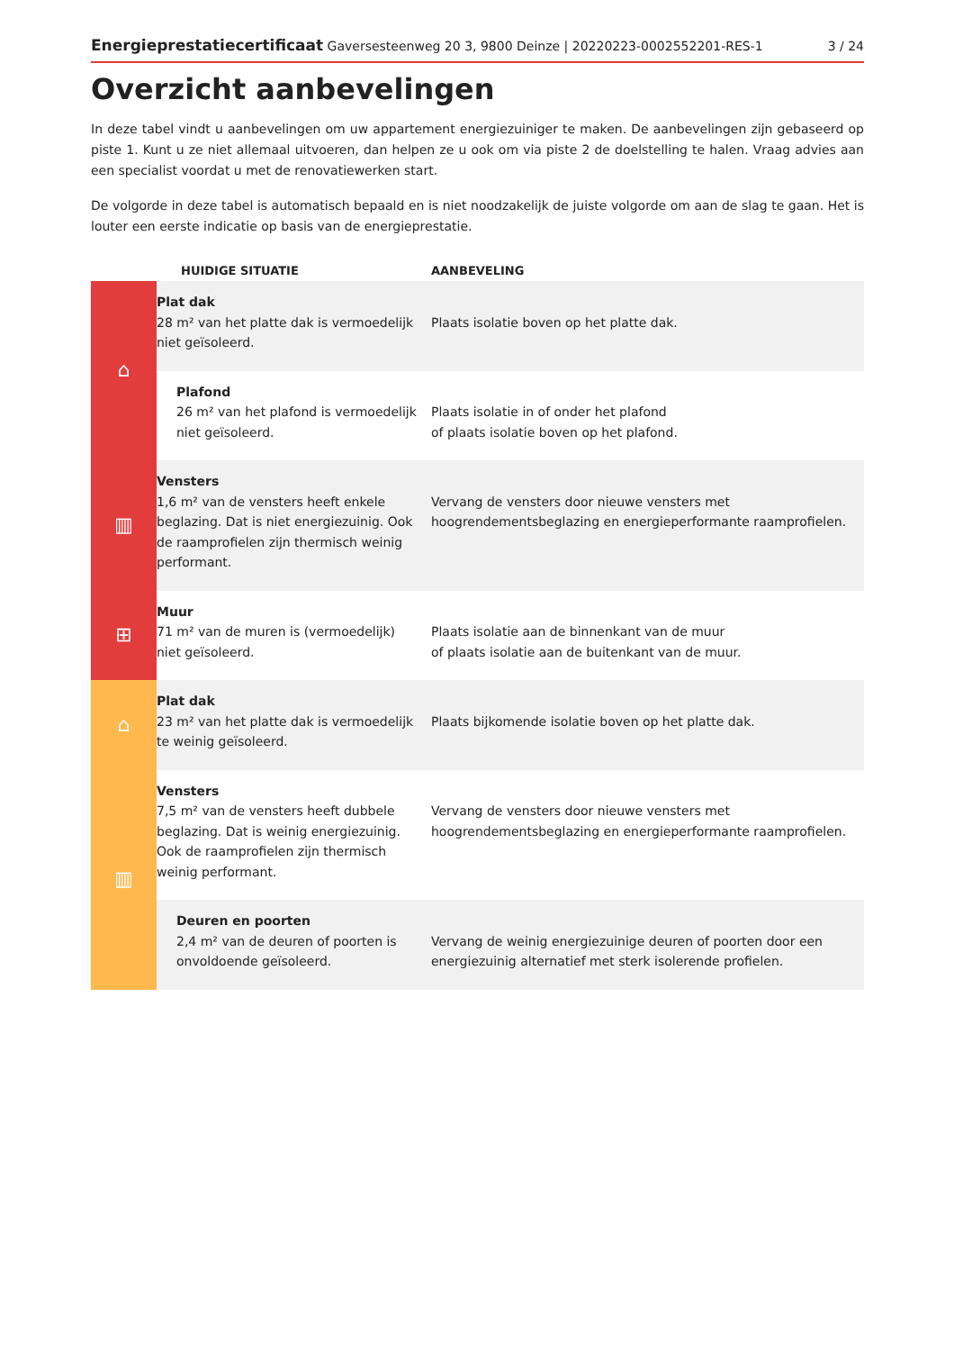Energieprestatiecertificaat Gaversesteenweg 20 3, 9800 Deinze | 20220223-0002552201-RES-1 3 / 24
Overzicht aanbevelingen
In deze tabel vindt u aanbevelingen om uw appartement energiezuiniger te maken. De aanbevelingen zijn gebaseerd op piste 1. Kunt u ze niet allemaal uitvoeren, dan helpen ze u ook om via piste 2 de doelstelling te halen. Vraag advies aan een specialist voordat u met de renovatiewerken start.
De volgorde in deze tabel is automatisch bepaald en is niet noodzakelijk de juiste volgorde om aan de slag te gaan. Het is louter een eerste indicatie op basis van de energieprestatie.
| | HUIDIGE SITUATIE | AANBEVELING |
| --- | --- | --- |
| ⌂ | Plat dak 28 m² van het platte dak is vermoedelijk niet geïsoleerd. | Plaats isolatie boven op het platte dak. |
| | Plafond 26 m² van het plafond is vermoedelijk niet geïsoleerd. | Plaats isolatie in of onder het plafond of plaats isolatie boven op het plafond. |
| ▥ | Vensters 1,6 m² van de vensters heeft enkele beglazing. Dat is niet energiezuinig. Ook de raamprofielen zijn thermisch weinig performant. | Vervang de vensters door nieuwe vensters met hoogrendementsbeglazing en energieperformante raamprofielen. |
| ⊞ | Muur 71 m² van de muren is (vermoedelijk) niet geïsoleerd. | Plaats isolatie aan de binnenkant van de muur of plaats isolatie aan de buitenkant van de muur. |
| ⌂ | Plat dak 23 m² van het platte dak is vermoedelijk te weinig geïsoleerd. | Plaats bijkomende isolatie boven op het platte dak. |
| ▥ | Vensters 7,5 m² van de vensters heeft dubbele beglazing. Dat is weinig energiezuinig. Ook de raamprofielen zijn thermisch weinig performant. | Vervang de vensters door nieuwe vensters met hoogrendementsbeglazing en energieperformante raamprofielen. |
| | Deuren en poorten 2,4 m² van de deuren of poorten is onvoldoende geïsoleerd. | Vervang de weinig energiezuinige deuren of poorten door een energiezuinig alternatief met sterk isolerende profielen. |